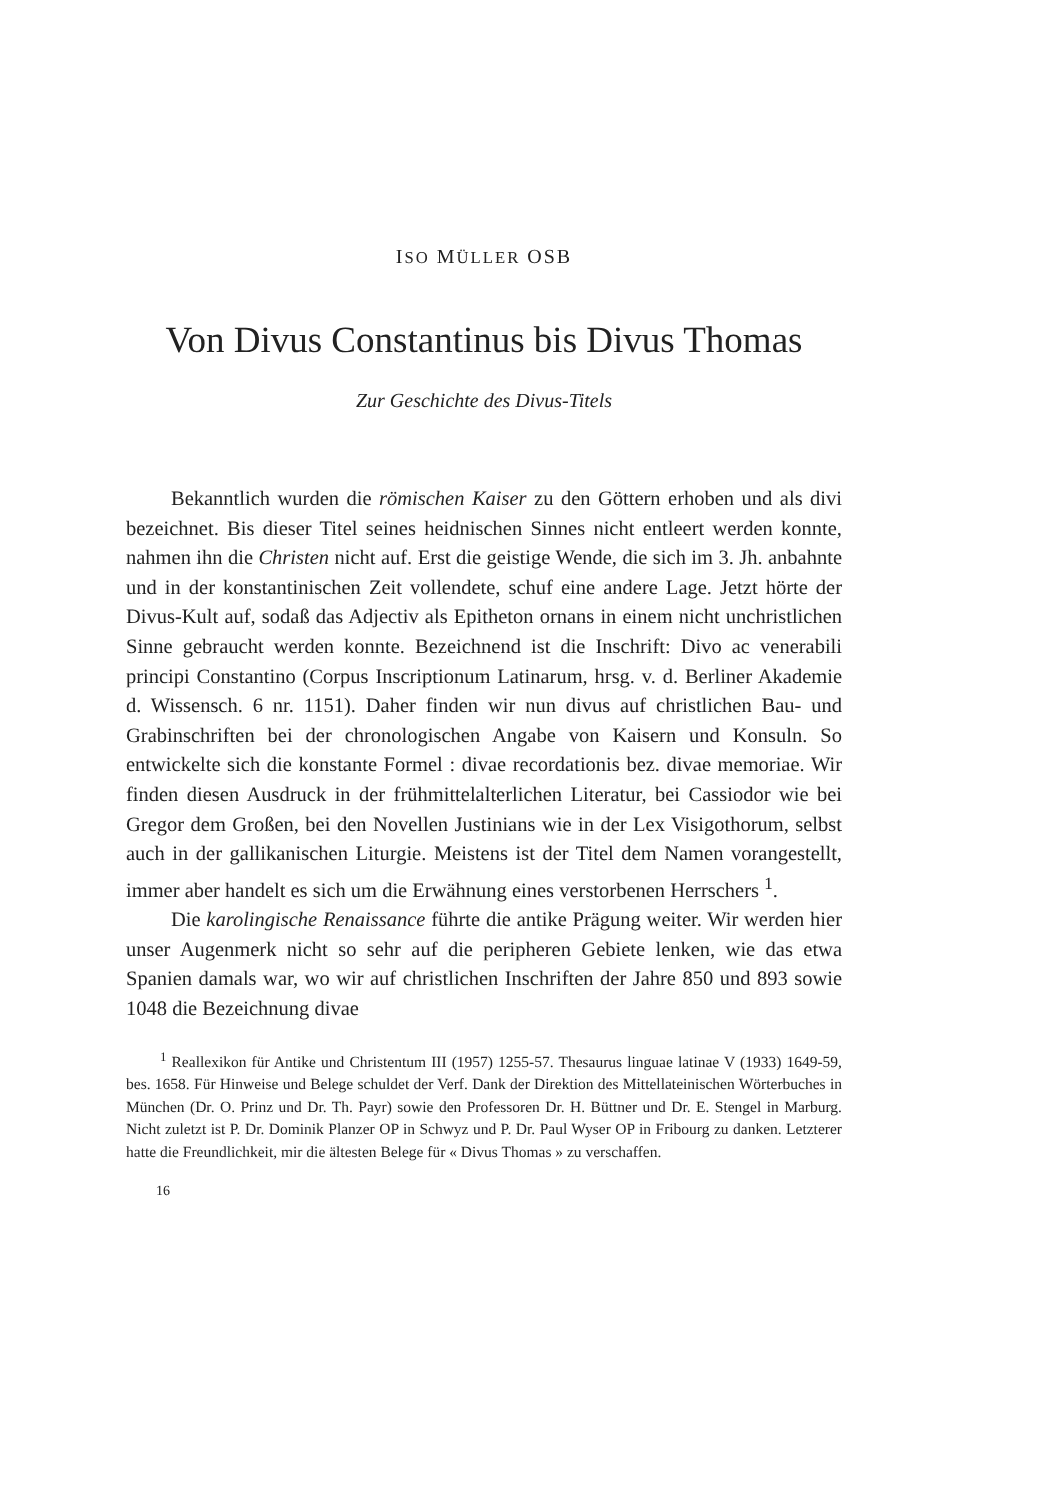ISO MÜLLER OSB
Von Divus Constantinus bis Divus Thomas
Zur Geschichte des Divus-Titels
Bekanntlich wurden die römischen Kaiser zu den Göttern erhoben und als divi bezeichnet. Bis dieser Titel seines heidnischen Sinnes nicht entleert werden konnte, nahmen ihn die Christen nicht auf. Erst die geistige Wende, die sich im 3. Jh. anbahnte und in der konstantinischen Zeit vollendete, schuf eine andere Lage. Jetzt hörte der Divus-Kult auf, sodaß das Adjectiv als Epitheton ornans in einem nicht unchristlichen Sinne gebraucht werden konnte. Bezeichnend ist die Inschrift: Divo ac venerabili principi Constantino (Corpus Inscriptionum Latinarum, hrsg. v. d. Berliner Akademie d. Wissensch. 6 nr. 1151). Daher finden wir nun divus auf christlichen Bau- und Grabinschriften bei der chronologischen Angabe von Kaisern und Konsuln. So entwickelte sich die konstante Formel : divae recordationis bez. divae memoriae. Wir finden diesen Ausdruck in der frühmittelalterlichen Literatur, bei Cassiodor wie bei Gregor dem Großen, bei den Novellen Justinians wie in der Lex Visigothorum, selbst auch in der gallikanischen Liturgie. Meistens ist der Titel dem Namen vorangestellt, immer aber handelt es sich um die Erwähnung eines verstorbenen Herrschers <sup>1</sup>.
Die karolingische Renaissance führte die antike Prägung weiter. Wir werden hier unser Augenmerk nicht so sehr auf die peripheren Gebiete lenken, wie das etwa Spanien damals war, wo wir auf christlichen Inschriften der Jahre 850 und 893 sowie 1048 die Bezeichnung divae
<sup>1</sup> Reallexikon für Antike und Christentum III (1957) 1255-57. Thesaurus linguae latinae V (1933) 1649-59, bes. 1658. Für Hinweise und Belege schuldet der Verf. Dank der Direktion des Mittellateinischen Wörterbuches in München (Dr. O. Prinz und Dr. Th. Payr) sowie den Professoren Dr. H. Büttner und Dr. E. Stengel in Marburg. Nicht zuletzt ist P. Dr. Dominik Planzer OP in Schwyz und P. Dr. Paul Wyser OP in Fribourg zu danken. Letzterer hatte die Freundlichkeit, mir die ältesten Belege für « Divus Thomas » zu verschaffen.
16